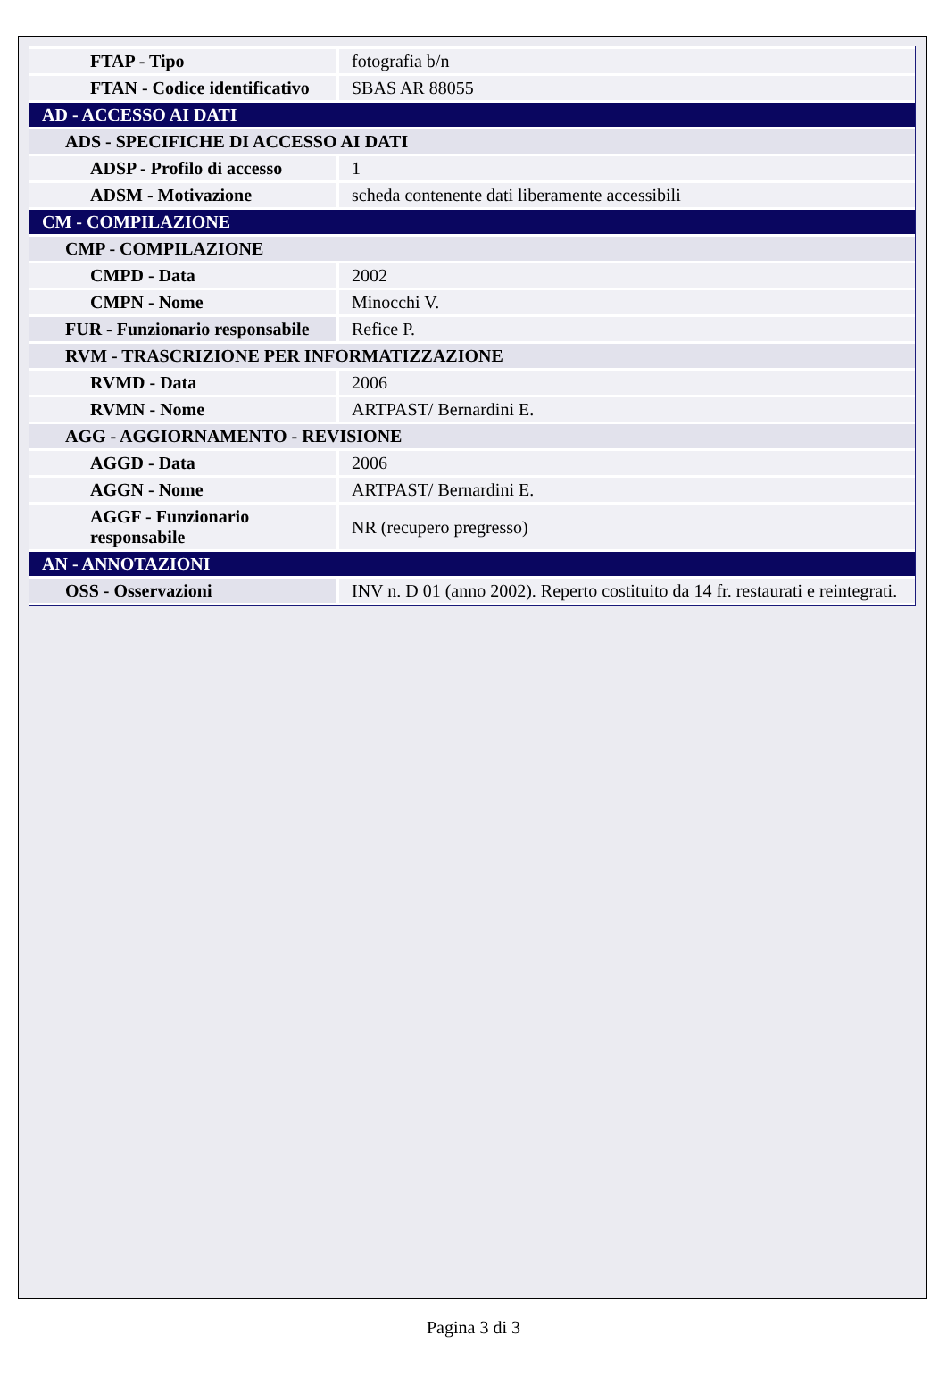| FTAP - Tipo | fotografia b/n |
| FTAN - Codice identificativo | SBAS AR 88055 |
| AD - ACCESSO AI DATI | |
| ADS - SPECIFICHE DI ACCESSO AI DATI | |
| ADSP - Profilo di accesso | 1 |
| ADSM - Motivazione | scheda contenente dati liberamente accessibili |
| CM - COMPILAZIONE | |
| CMP - COMPILAZIONE | |
| CMPD - Data | 2002 |
| CMPN - Nome | Minocchi V. |
| FUR - Funzionario responsabile | Refice P. |
| RVM - TRASCRIZIONE PER INFORMATIZZAZIONE | |
| RVMD - Data | 2006 |
| RVMN - Nome | ARTPAST/ Bernardini E. |
| AGG - AGGIORNAMENTO - REVISIONE | |
| AGGD - Data | 2006 |
| AGGN - Nome | ARTPAST/ Bernardini E. |
| AGGF - Funzionario responsabile | NR (recupero pregresso) |
| AN - ANNOTAZIONI | |
| OSS - Osservazioni | INV n. D 01 (anno 2002). Reperto costituito da 14 fr. restaurati e reintegrati. |
Pagina 3 di 3